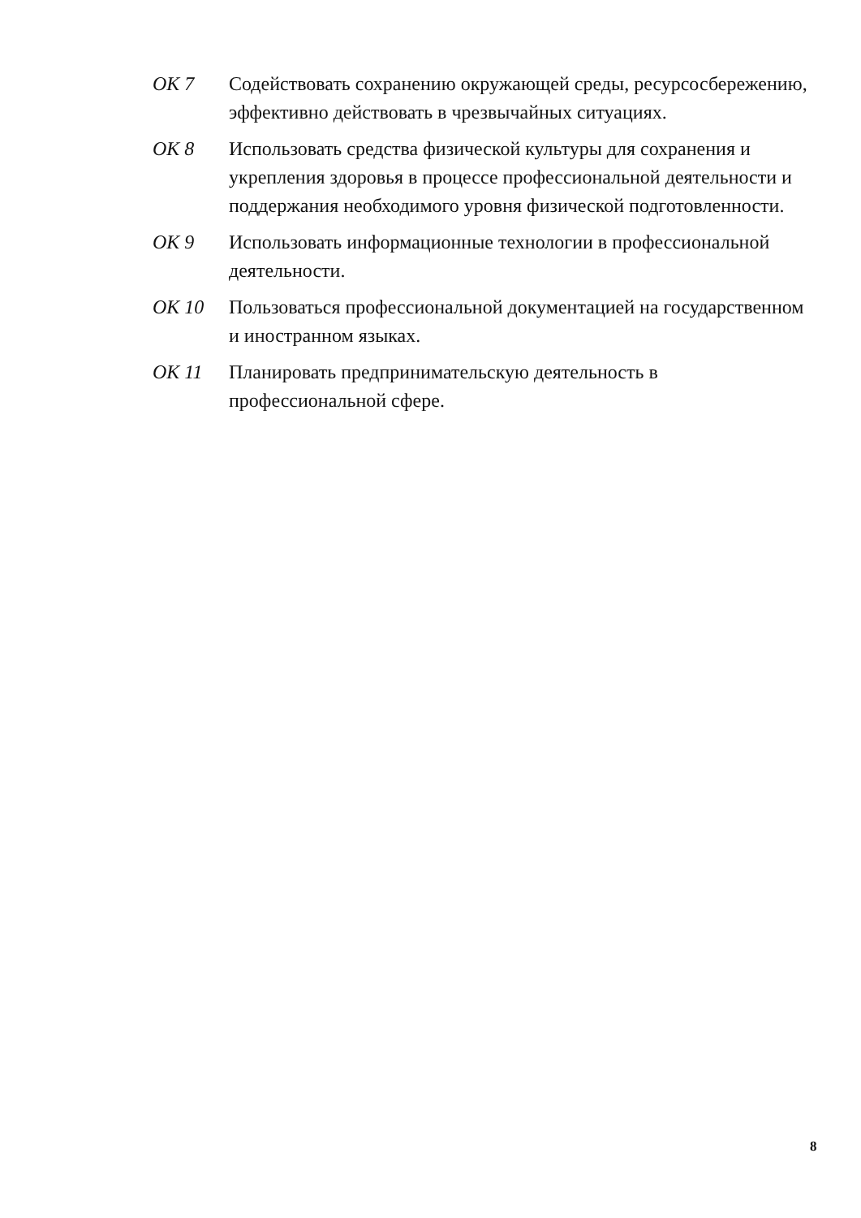ОК 7 Содействовать сохранению окружающей среды, ресурсосбережению, эффективно действовать в чрезвычайных ситуациях.
ОК 8 Использовать средства физической культуры для сохранения и укрепления здоровья в процессе профессиональной деятельности и поддержания необходимого уровня физической подготовленности.
ОК 9 Использовать информационные технологии в профессиональной деятельности.
ОК 10 Пользоваться профессиональной документацией на государственном и иностранном языках.
ОК 11 Планировать предпринимательскую деятельность в профессиональной сфере.
8